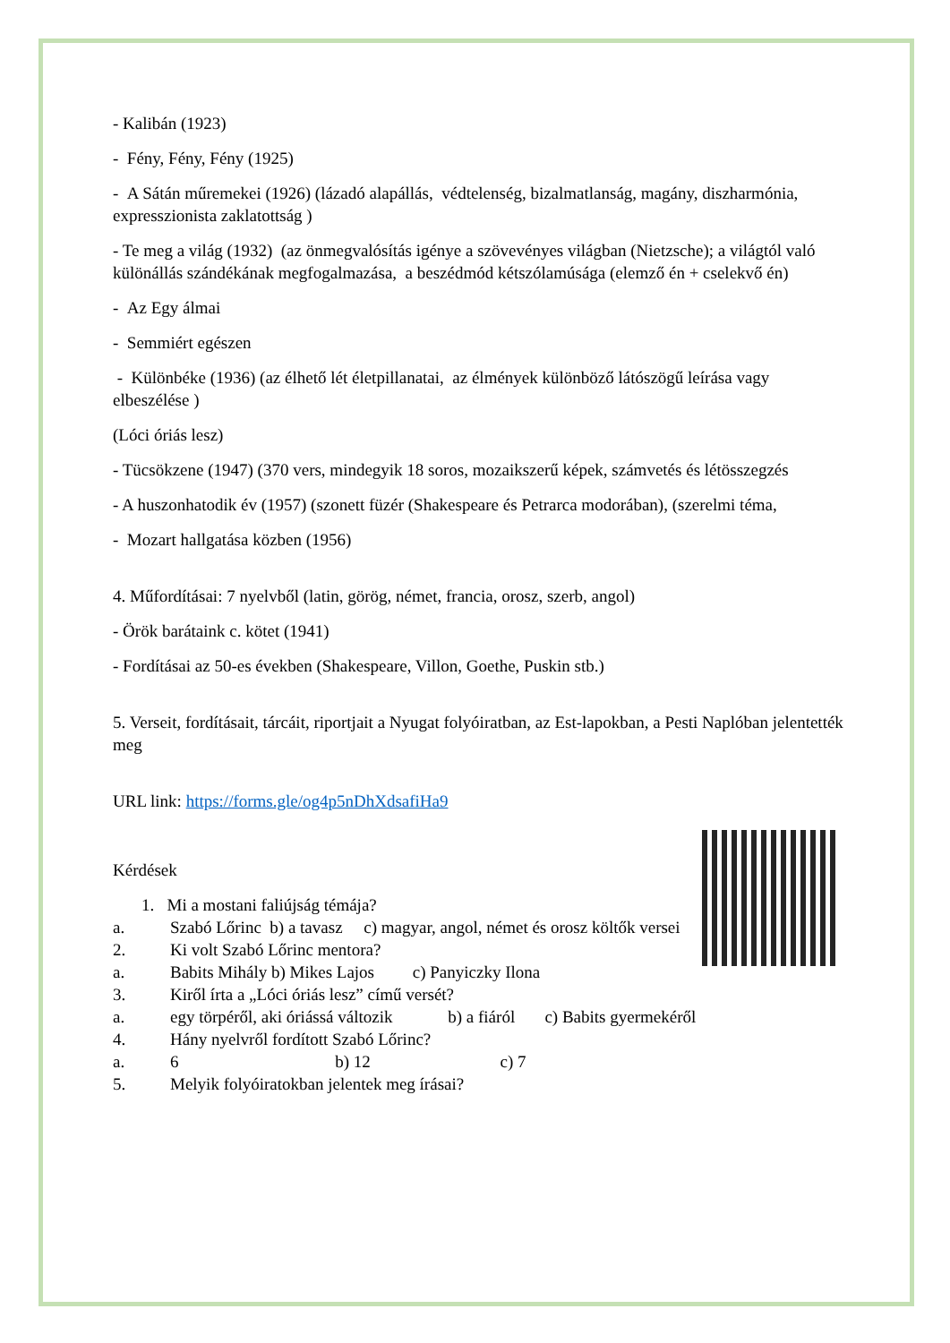- Kalibán (1923)
- Fény, Fény, Fény (1925)
- A Sátán műremekei (1926) (lázadó alapállás, védtelenség, bizalmatlanság, magány, diszharmónia, expresszionista zaklatottság )
- Te meg a világ (1932) (az önmegvalósítás igénye a szövevényes világban (Nietzsche); a világtól való különállás szándékának megfogalmazása, a beszédmód kétszólamúsága (elemző én + cselekvő én)
- Az Egy álmai
- Semmiért egészen
- Különbéke (1936) (az élhető lét életpillanatai, az élmények különböző látószögű leírása vagy elbeszélése )
(Lóci óriás lesz)
- Tücsökzene (1947) (370 vers, mindegyik 18 soros, mozaikszerű képek, számvetés és létösszegzés
- A huszonhatodik év (1957) (szonett füzér (Shakespeare és Petrarca modorában), (szerelmi téma,
- Mozart hallgatása közben (1956)
4. Műfordításai: 7 nyelvből (latin, görög, német, francia, orosz, szerb, angol)
- Örök barátaink c. kötet (1941)
- Fordításai az 50-es években (Shakespeare, Villon, Goethe, Puskin stb.)
5. Verseit, fordításait, tárcáit, riportjait a Nyugat folyóiratban, az Est-lapokban, a Pesti Naplóban jelentették meg
URL link: https://forms.gle/og4p5nDhXdsafiHa9
Kérdések
1. Mi a mostani faliújság témája?
a. Szabó Lőrinc b) a tavasz c) magyar, angol, német és orosz költők versei
2. Ki volt Szabó Lőrinc mentora?
a. Babits Mihály b) Mikes Lajos c) Panyiczky Ilona
3. Kiről írta a „Lóci óriás lesz” című versét?
a. egy törpéről, aki óriássá változik b) a fiáról c) Babits gyermekéről
4. Hány nyelvről fordított Szabó Lőrinc?
a. 6 b) 12 c) 7
5. Melyik folyóiratokban jelentek meg írásai?